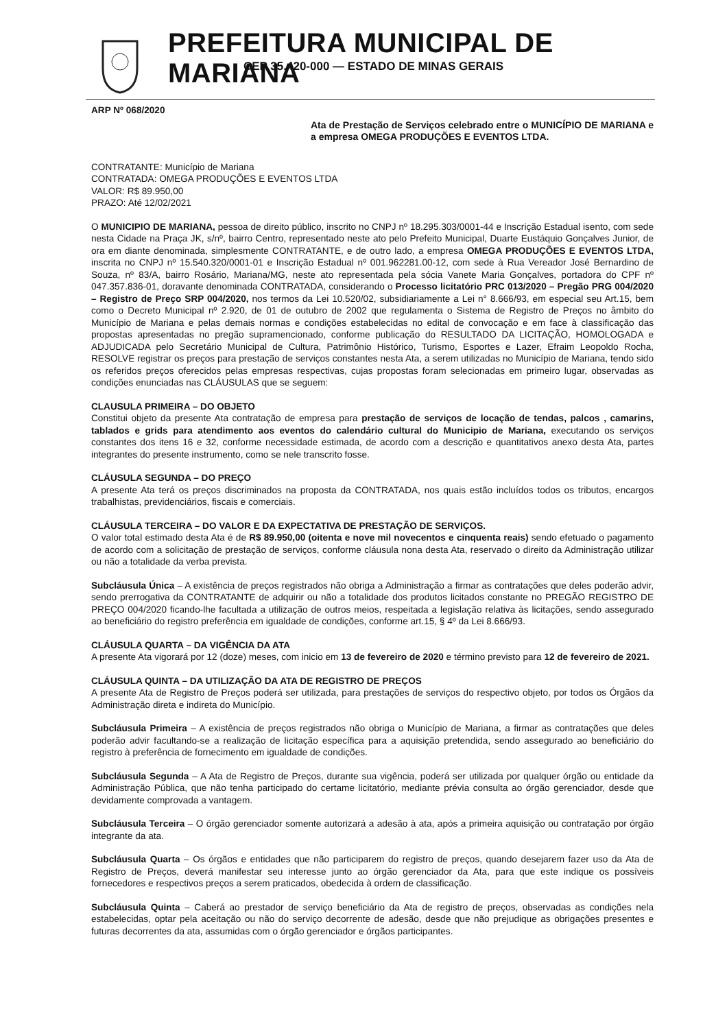PREFEITURA MUNICIPAL DE MARIANA
CEP 35.420-000 — ESTADO DE MINAS GERAIS
ARP Nº 068/2020
Ata de Prestação de Serviços celebrado entre o MUNICÍPIO DE MARIANA e a empresa OMEGA PRODUÇÕES E EVENTOS LTDA.
CONTRATANTE: Município de Mariana
CONTRATADA: OMEGA PRODUÇÕES E EVENTOS LTDA
VALOR: R$ 89.950,00
PRAZO: Até 12/02/2021
O MUNICIPIO DE MARIANA, pessoa de direito público, inscrito no CNPJ nº 18.295.303/0001-44 e Inscrição Estadual isento, com sede nesta Cidade na Praça JK, s/nº, bairro Centro, representado neste ato pelo Prefeito Municipal, Duarte Eustáquio Gonçalves Junior, de ora em diante denominada, simplesmente CONTRATANTE, e de outro lado, a empresa OMEGA PRODUÇÕES E EVENTOS LTDA, inscrita no CNPJ nº 15.540.320/0001-01 e Inscrição Estadual nº 001.962281.00-12, com sede à Rua Vereador José Bernardino de Souza, nº 83/A, bairro Rosário, Mariana/MG, neste ato representada pela sócia Vanete Maria Gonçalves, portadora do CPF nº 047.357.836-01, doravante denominada CONTRATADA, considerando o Processo licitatório PRC 013/2020 – Pregão PRG 004/2020 – Registro de Preço SRP 004/2020, nos termos da Lei 10.520/02, subsidiariamente a Lei n° 8.666/93, em especial seu Art.15, bem como o Decreto Municipal nº 2.920, de 01 de outubro de 2002 que regulamenta o Sistema de Registro de Preços no âmbito do Município de Mariana e pelas demais normas e condições estabelecidas no edital de convocação e em face à classificação das propostas apresentadas no pregão supramencionado, conforme publicação do RESULTADO DA LICITAÇÃO, HOMOLOGADA e ADJUDICADA pelo Secretário Municipal de Cultura, Patrimônio Histórico, Turismo, Esportes e Lazer, Efraim Leopoldo Rocha, RESOLVE registrar os preços para prestação de serviços constantes nesta Ata, a serem utilizadas no Município de Mariana, tendo sido os referidos preços oferecidos pelas empresas respectivas, cujas propostas foram selecionadas em primeiro lugar, observadas as condições enunciadas nas CLÁUSULAS que se seguem:
CLAUSULA PRIMEIRA – DO OBJETO
Constitui objeto da presente Ata contratação de empresa para prestação de serviços de locação de tendas, palcos , camarins, tablados e grids para atendimento aos eventos do calendário cultural do Municipio de Mariana, executando os serviços constantes dos itens 16 e 32, conforme necessidade estimada, de acordo com a descrição e quantitativos anexo desta Ata, partes integrantes do presente instrumento, como se nele transcrito fosse.
CLÁUSULA SEGUNDA – DO PREÇO
A presente Ata terá os preços discriminados na proposta da CONTRATADA, nos quais estão incluídos todos os tributos, encargos trabalhistas, previdenciários, fiscais e comerciais.
CLÁUSULA TERCEIRA – DO VALOR E DA EXPECTATIVA DE PRESTAÇÃO DE SERVIÇOS.
O valor total estimado desta Ata é de R$ 89.950,00 (oitenta e nove mil novecentos e cinquenta reais) sendo efetuado o pagamento de acordo com a solicitação de prestação de serviços, conforme cláusula nona desta Ata, reservado o direito da Administração utilizar ou não a totalidade da verba prevista.
Subcláusula Única – A existência de preços registrados não obriga a Administração a firmar as contratações que deles poderão advir, sendo prerrogativa da CONTRATANTE de adquirir ou não a totalidade dos produtos licitados constante no PREGÃO REGISTRO DE PREÇO 004/2020 ficando-lhe facultada a utilização de outros meios, respeitada a legislação relativa às licitações, sendo assegurado ao beneficiário do registro preferência em igualdade de condições, conforme art.15, § 4º da Lei 8.666/93.
CLÁUSULA QUARTA – DA VIGÊNCIA DA ATA
A presente Ata vigorará por 12 (doze) meses, com inicio em 13 de fevereiro de 2020 e término previsto para 12 de fevereiro de 2021.
CLÁUSULA QUINTA – DA UTILIZAÇÃO DA ATA DE REGISTRO DE PREÇOS
A presente Ata de Registro de Preços poderá ser utilizada, para prestações de serviços do respectivo objeto, por todos os Órgãos da Administração direta e indireta do Município.
Subcláusula Primeira – A existência de preços registrados não obriga o Município de Mariana, a firmar as contratações que deles poderão advir facultando-se a realização de licitação específica para a aquisição pretendida, sendo assegurado ao beneficiário do registro à preferência de fornecimento em igualdade de condições.
Subcláusula Segunda – A Ata de Registro de Preços, durante sua vigência, poderá ser utilizada por qualquer órgão ou entidade da Administração Pública, que não tenha participado do certame licitatório, mediante prévia consulta ao órgão gerenciador, desde que devidamente comprovada a vantagem.
Subcláusula Terceira – O órgão gerenciador somente autorizará a adesão à ata, após a primeira aquisição ou contratação por órgão integrante da ata.
Subcláusula Quarta – Os órgãos e entidades que não participarem do registro de preços, quando desejarem fazer uso da Ata de Registro de Preços, deverá manifestar seu interesse junto ao órgão gerenciador da Ata, para que este indique os possíveis fornecedores e respectivos preços a serem praticados, obedecida à ordem de classificação.
Subcláusula Quinta – Caberá ao prestador de serviço beneficiário da Ata de registro de preços, observadas as condições nela estabelecidas, optar pela aceitação ou não do serviço decorrente de adesão, desde que não prejudique as obrigações presentes e futuras decorrentes da ata, assumidas com o órgão gerenciador e órgãos participantes.